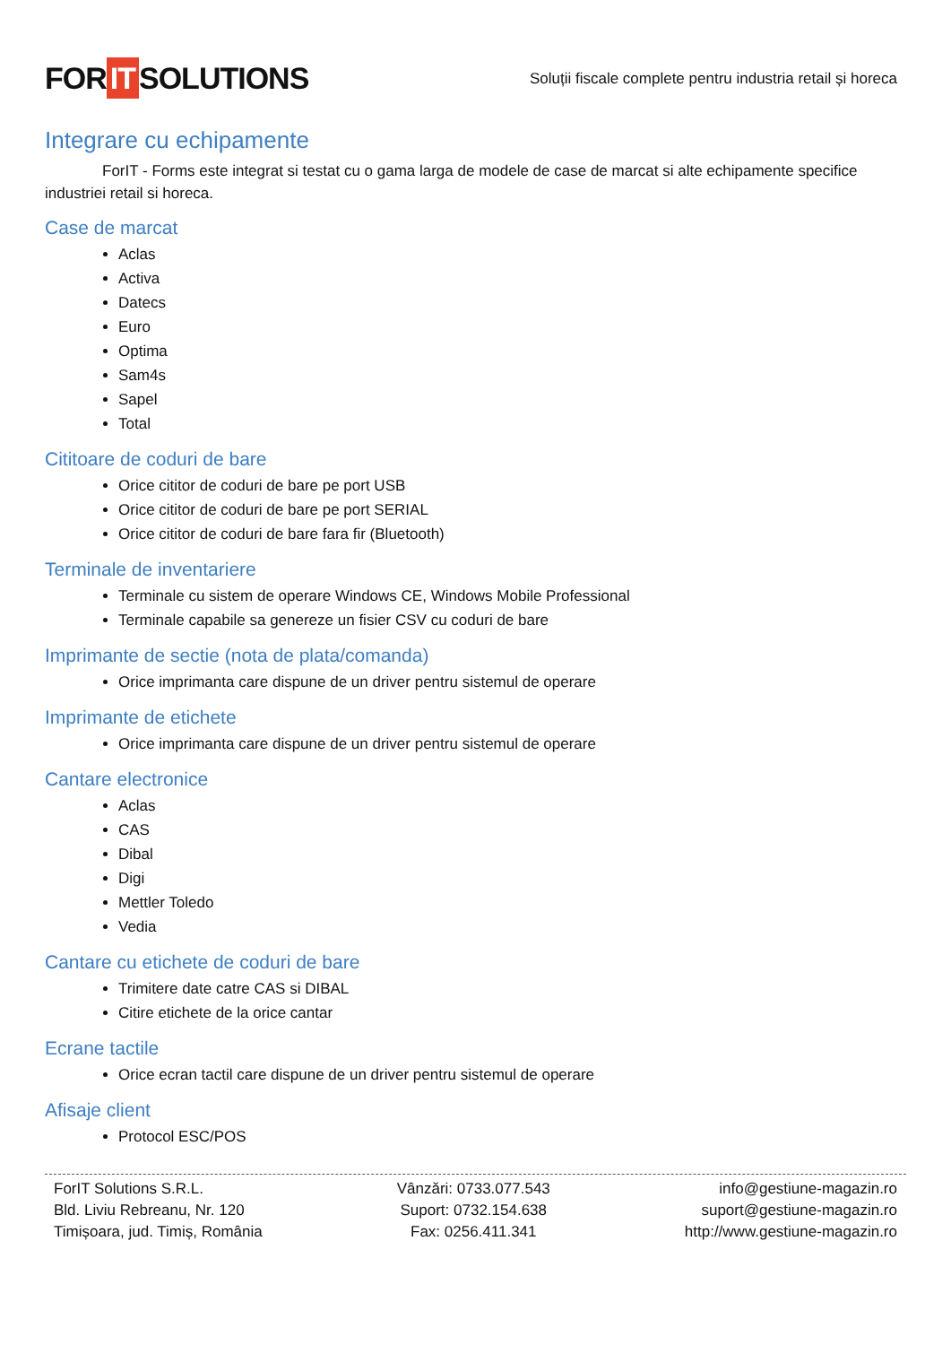FOR IT SOLUTIONS
Soluții fiscale complete pentru industria retail și horeca
Integrare cu echipamente
ForIT - Forms este integrat si testat cu o gama larga de modele de case de marcat si alte echipamente specifice industriei retail si horeca.
Case de marcat
Aclas
Activa
Datecs
Euro
Optima
Sam4s
Sapel
Total
Cititoare de coduri de bare
Orice cititor de coduri de bare pe port USB
Orice cititor de coduri de bare pe port SERIAL
Orice cititor de coduri de bare fara fir (Bluetooth)
Terminale de inventariere
Terminale cu sistem de operare Windows CE, Windows Mobile Professional
Terminale capabile sa genereze un fisier CSV cu coduri de bare
Imprimante de sectie (nota de plata/comanda)
Orice imprimanta care dispune de un driver pentru sistemul de operare
Imprimante de etichete
Orice imprimanta care dispune de un driver pentru sistemul de operare
Cantare electronice
Aclas
CAS
Dibal
Digi
Mettler Toledo
Vedia
Cantare cu etichete de coduri de bare
Trimitere date catre CAS si DIBAL
Citire etichete de la orice cantar
Ecrane tactile
Orice ecran tactil care dispune de un driver pentru sistemul de operare
Afisaje client
Protocol ESC/POS
ForIT Solutions S.R.L.
Bld. Liviu Rebreanu, Nr. 120
Timișoara, jud. Timiș, România
Vânzări: 0733.077.543
Suport: 0732.154.638
Fax: 0256.411.341
info@gestiune-magazin.ro
suport@gestiune-magazin.ro
http://www.gestiune-magazin.ro